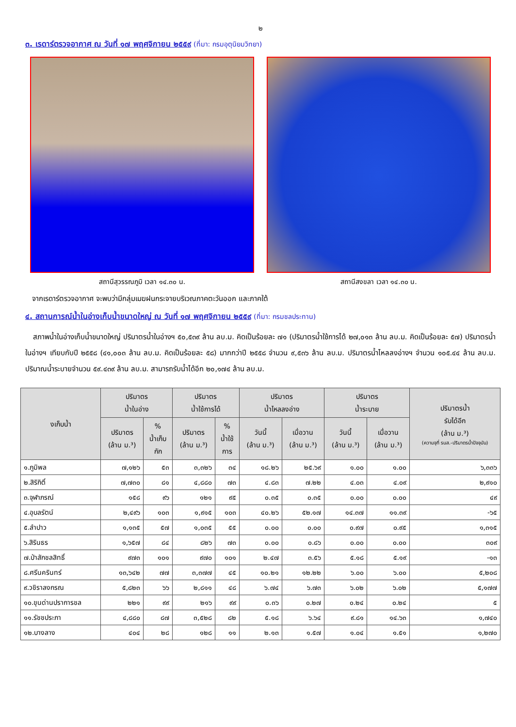๒
๓. เรดาร์ตรวจอากาศ ณ วันที่ ๑๗ พฤศจิกายน ๒๕๕๙ (ที่มา: กรมอุตุนิยมวิทยา)
สถานีสุวรรณภูมิ เวลา ๑๔.๓๐ น. สถานีสงขลา เวลา ๑๔.๓๐ น.
จากเรดาร์ตรวจอากาศ จะพบว่ามีกลุ่มเมฆฝนกระจายบริเวณภาคตะวันออก และภาคใต้
๔. สถานการณ์น้ำในอ่างเก็บน้ำขนาดใหญ่ ณ วันที่ ๑๗ พฤศจิกายน ๒๕๕๙ (ที่มา: กรมชลประทาน)
สภาพน้ำในอ่างเก็บน้ำขนาดใหญ่ ปริมาตรน้ำในอ่างฯ ๕๐,๕๓๙ ล้าน ลบ.ม. คิดเป็นร้อยละ ๗๑ (ปริมาตรน้ำใช้การได้ ๒๗,๐๑๓ ล้าน ลบ.ม. คิดเป็นร้อยละ ๕๗) ปริมาตรน้ำในอ่างฯ เทียบกับปี ๒๕๕๘ (๔๑,๐๐๓ ล้าน ลบ.ม. คิดเป็นร้อยละ ๕๘) มากกว่าปี ๒๕๕๘ จำนวน ๙,๕๓๖ ล้าน ลบ.ม. ปริมาตรน้ำไหลลงอ่างฯ จำนวน ๑๐๕.๔๔ ล้าน ลบ.ม. ปริมาณน้ำระบายจำนวน ๕๙.๔๓๙ ล้าน ลบ.ม. สามารถรับน้ำได้อีก ๒๐,๑๗๔ ล้าน ลบ.ม.
| งเก็บน้ำ | ปริมาตร น้ำในอ่าง | | ปริมาตร น้ำใช้การได้ | | ปริมาตร น้ำไหลลงอ่าง | | ปริมาตร น้ำระบาย | | ปริมาตรน้ำ รับได้อีก (ล้าน ม.³) (ความจุที่ รนส.-ปริมาตรน้ำปัจจุบัน) |
| --- | --- | --- | --- | --- | --- | --- | --- | --- | --- |
| | ปริมาตร (ล้าน ม.³) | % น้ำเก็บ กัก | ปริมาตร (ล้าน ม.³) | % น้ำใช้ การ | วันนี้ (ล้าน ม.³) | เมื่อวาน (ล้าน ม.³) | วันนี้ (ล้าน ม.³) | เมื่อวาน (ล้าน ม.³) | |
| ๑.ภูมิพล | ๗,๑๒๖ | ๕๓ | ๓,๓๒๖ | ๓๔ | ๑๘.๒๖ | ๒๕.๖๙ | ๑.๐๐ | ๑.๐๐ | ๖,๓๓๖ |
| ๒.สิริกิติ์ | ๗,๗๓๐ | ๘๑ | ๔,๘๘๐ | ๗๓ | ๔.๘๓ | ๗.๒๒ | ๔.๐๓ | ๔.๐๙ | ๒,๙๑๐ |
| ๓.จุฬาภรณ์ | ๑๕๘ | ๙๖ | ๑๒๑ | ๙๕ | ๐.๓๕ | ๐.๓๕ | ๐.๐๐ | ๐.๐๐ | ๔๙ |
| ๔.อุบลรัตน์ | ๒,๔๙๖ | ๑๐๓ | ๑,๙๑๕ | ๑๐๓ | ๔๐.๒๖ | ๕๒.๑๗ | ๑๔.๓๗ | ๑๑.๓๙ | -๖๕ |
| ๕.ลำปาว | ๑,๑๓๕ | ๕๗ | ๑,๐๓๕ | ๕๕ | ๐.๐๐ | ๐.๐๐ | ๐.๙๗ | ๐.๙๕ | ๑,๓๑๕ |
| ๖.สิรินธร | ๑,๖๕๗ | ๘๔ | ๘๒๖ | ๗๓ | ๐.๐๐ | ๐.๘๖ | ๐.๐๐ | ๐.๐๐ | ๓๐๙ |
| ๗.ป่าสักชลสิทธิ์ | ๙๗๓ | ๑๐๑ | ๙๗๐ | ๑๐๑ | ๒.๔๗ | ๓.๕๖ | ๕.๑๘ | ๕.๑๙ | -๑๓ |
| ๘.ศรีนครินทร์ | ๑๓,๖๔๒ | ๗๗ | ๓,๓๗๗ | ๔๕ | ๑๐.๒๑ | ๑๒.๒๒ | ๖.๐๐ | ๖.๐๐ | ๕,๒๐๘ |
| ๙.วชิราลงกรณ | ๕,๘๒๓ | ๖๖ | ๒,๘๑๑ | ๔๘ | ๖.๗๔ | ๖.๗๓ | ๖.๐๒ | ๖.๐๒ | ๕,๑๗๗ |
| ๑๐.ขุนด่านปราการชล | ๒๒๑ | ๙๙ | ๒๑๖ | ๙๙ | ๐.๓๖ | ๐.๒๗ | ๐.๒๔ | ๐.๒๔ | ๕ |
| ๑๑.รัชชประภา | ๔,๘๘๐ | ๘๗ | ๓,๕๒๘ | ๘๒ | ๕.๑๘ | ๖.๖๔ | ๙.๘๑ | ๑๔.๖๓ | ๑,๗๔๐ |
| ๑๒.บางลาง | ๔๐๔ | ๒๘ | ๑๒๘ | ๑๑ | ๒.๑๓ | ๑.๕๗ | ๑.๐๔ | ๑.๕๑ | ๑,๒๗๐ |